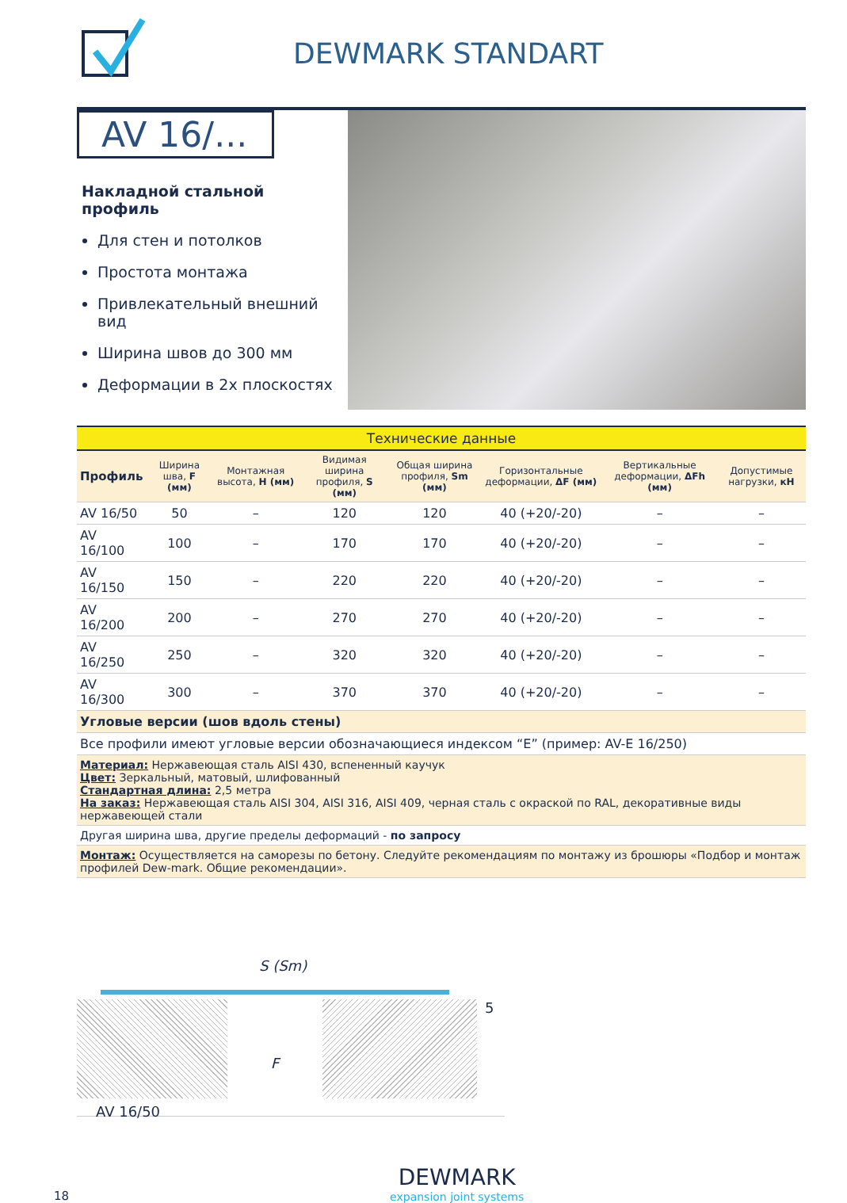DEWMARK STANDART
AV 16/...
Накладной стальной профиль
Для стен и потолков
Простота монтажа
Привлекательный внешний вид
Ширина швов до 300 мм
Деформации в 2х плоскостях
| Технические данные | | | | | | | |
| --- | --- | --- | --- | --- | --- | --- | --- |
| Профиль | Ширина шва, F (мм) | Монтажная высота, H (мм) | Видимая ширина профиля, S (мм) | Общая ширина профиля, Sm (мм) | Горизонтальные деформации, ΔF (мм) | Вертикальные деформации, ΔFh (мм) | Допустимые нагрузки, кН |
| AV 16/50 | 50 | – | 120 | 120 | 40 (+20/-20) | – | – |
| AV 16/100 | 100 | – | 170 | 170 | 40 (+20/-20) | – | – |
| AV 16/150 | 150 | – | 220 | 220 | 40 (+20/-20) | – | – |
| AV 16/200 | 200 | – | 270 | 270 | 40 (+20/-20) | – | – |
| AV 16/250 | 250 | – | 320 | 320 | 40 (+20/-20) | – | – |
| AV 16/300 | 300 | – | 370 | 370 | 40 (+20/-20) | – | – |
| Угловые версии (шов вдоль стены) | | | | | | | |
| Все профили имеют угловые версии обозначающиеся индексом “E” (пример: AV-E 16/250) | | | | | | | |
| Материал: Нержавеющая сталь AISI 430, вспененный каучук Цвет: Зеркальный, матовый, шлифованный Стандартная длина: 2,5 метра На заказ: Нержавеющая сталь AISI 304, AISI 316, AISI 409, черная сталь с окраской по RAL, декоративные виды нержавеющей стали | | | | | | | |
| Другая ширина шва, другие пределы деформаций - по запросу | | | | | | | |
| Монтаж: Осуществляется на саморезы по бетону. Следуйте рекомендациям по монтажу из брошюры «Подбор и монтаж профилей Dew-mark. Общие рекомендации». | | | | | | | |
S (Sm)
F
5
AV 16/50
18
DEWMARK
expansion joint systems